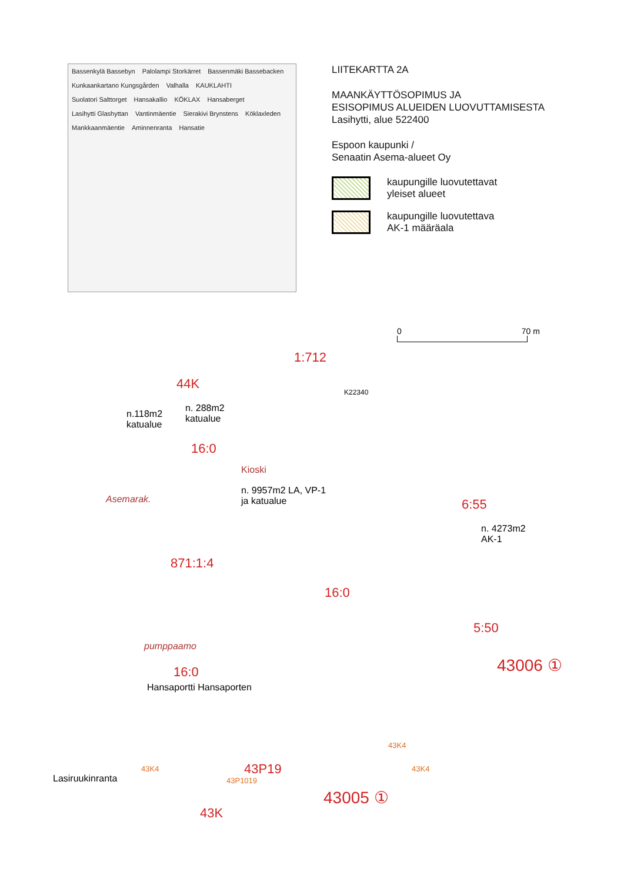Bassenkylä Bassebyn Palolampi Storkärret Bassenmäki Bassebacken Kunkaankartano Kungsgården Valhalla KAUKLAHTI Suolatori Salttorget Hansakallio KÖKLAX Hansaberget Lasihytti Glashyttan Vantinmäentie Sierakivi Brynstens Köklaxleden Mankkaanmäentie Aminnenranta Hansatie
LIITEKARTTA 2A
MAANKÄYTTÖSOPIMUS JA
ESISOPIMUS ALUEIDEN LUOVUTTAMISESTA
Lasihytti, alue 522400
Espoon kaupunki /
Senaatin Asema-alueet Oy
kaupungille luovutettavat
yleiset alueet
kaupungille luovutettava
AK-1 määräala
0 70 m
1:712
44K
K22340
n.118m2
katualue
n. 288m2
katualue
16:0
Kioski
Asemarak.
n. 9957m2 LA, VP-1
ja katualue
6:55
n. 4273m2
AK-1
871:1:4
16:0
5:50
pumppaamo
43006 ①
16:0
Hansaportti Hansaporten
43K4
43P19
43P1019
43K4 43K4
Lasiruukinranta
43005 ①
43K